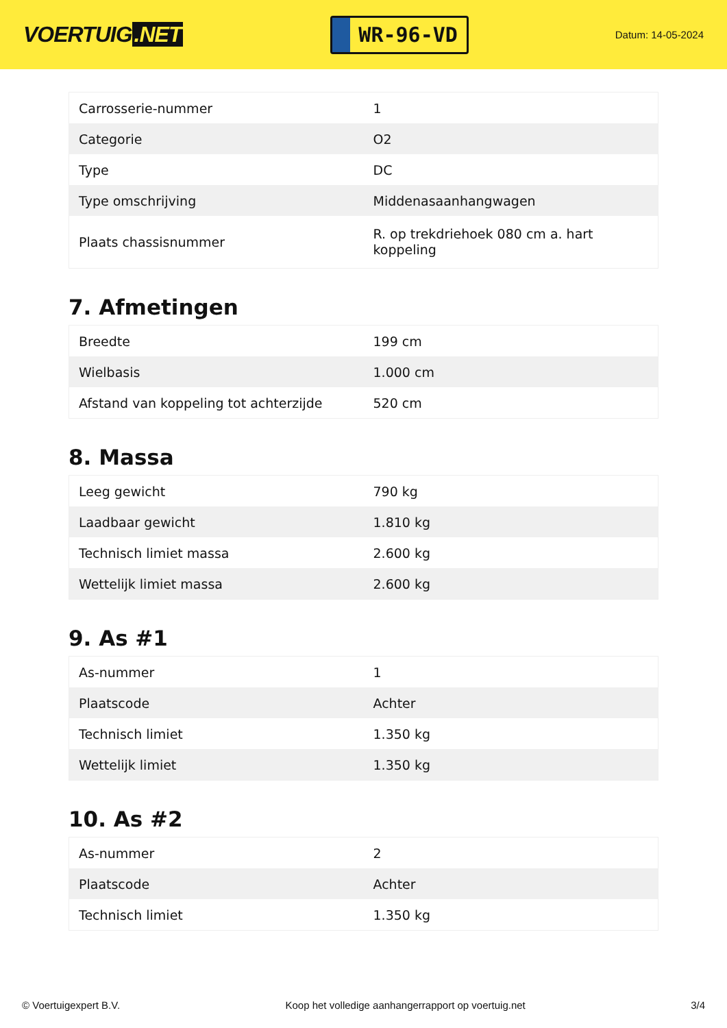VOERTUIG.NET
WR-96-VD
Datum: 14-05-2024
| Carrosserie-nummer | 1 |
| Categorie | O2 |
| Type | DC |
| Type omschrijving | Middenasaanhangwagen |
| Plaats chassisnummer | R. op trekdriehoek 080 cm a. hart koppeling |
7. Afmetingen
| Breedte | 199 cm |
| Wielbasis | 1.000 cm |
| Afstand van koppeling tot achterzijde | 520 cm |
8. Massa
| Leeg gewicht | 790 kg |
| Laadbaar gewicht | 1.810 kg |
| Technisch limiet massa | 2.600 kg |
| Wettelijk limiet massa | 2.600 kg |
9. As #1
| As-nummer | 1 |
| Plaatscode | Achter |
| Technisch limiet | 1.350 kg |
| Wettelijk limiet | 1.350 kg |
10. As #2
| As-nummer | 2 |
| Plaatscode | Achter |
| Technisch limiet | 1.350 kg |
© Voertuigexpert B.V. Koop het volledige aanhangerrapport op voertuig.net 3/4